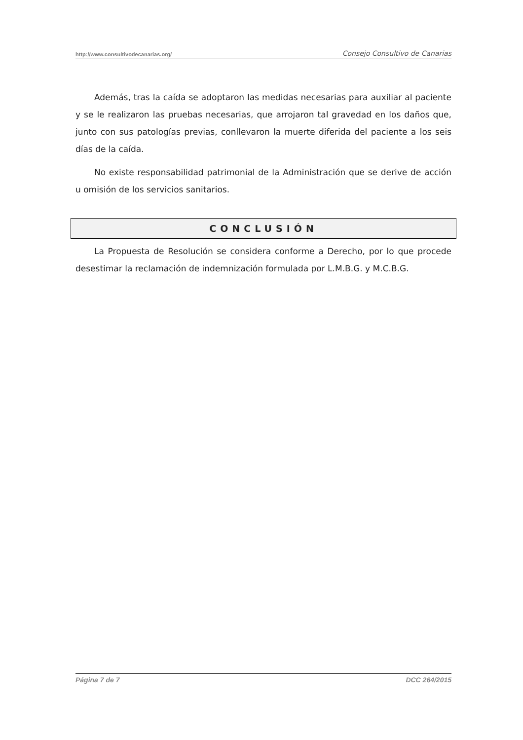http://www.consultivodecanarias.org/ Consejo Consultivo de Canarias
Además, tras la caída se adoptaron las medidas necesarias para auxiliar al paciente y se le realizaron las pruebas necesarias, que arrojaron tal gravedad en los daños que, junto con sus patologías previas, conllevaron la muerte diferida del paciente a los seis días de la caída.
No existe responsabilidad patrimonial de la Administración que se derive de acción u omisión de los servicios sanitarios.
CONCLUSIÓN
La Propuesta de Resolución se considera conforme a Derecho, por lo que procede desestimar la reclamación de indemnización formulada por L.M.B.G. y M.C.B.G.
Página 7 de 7 DCC 264/2015